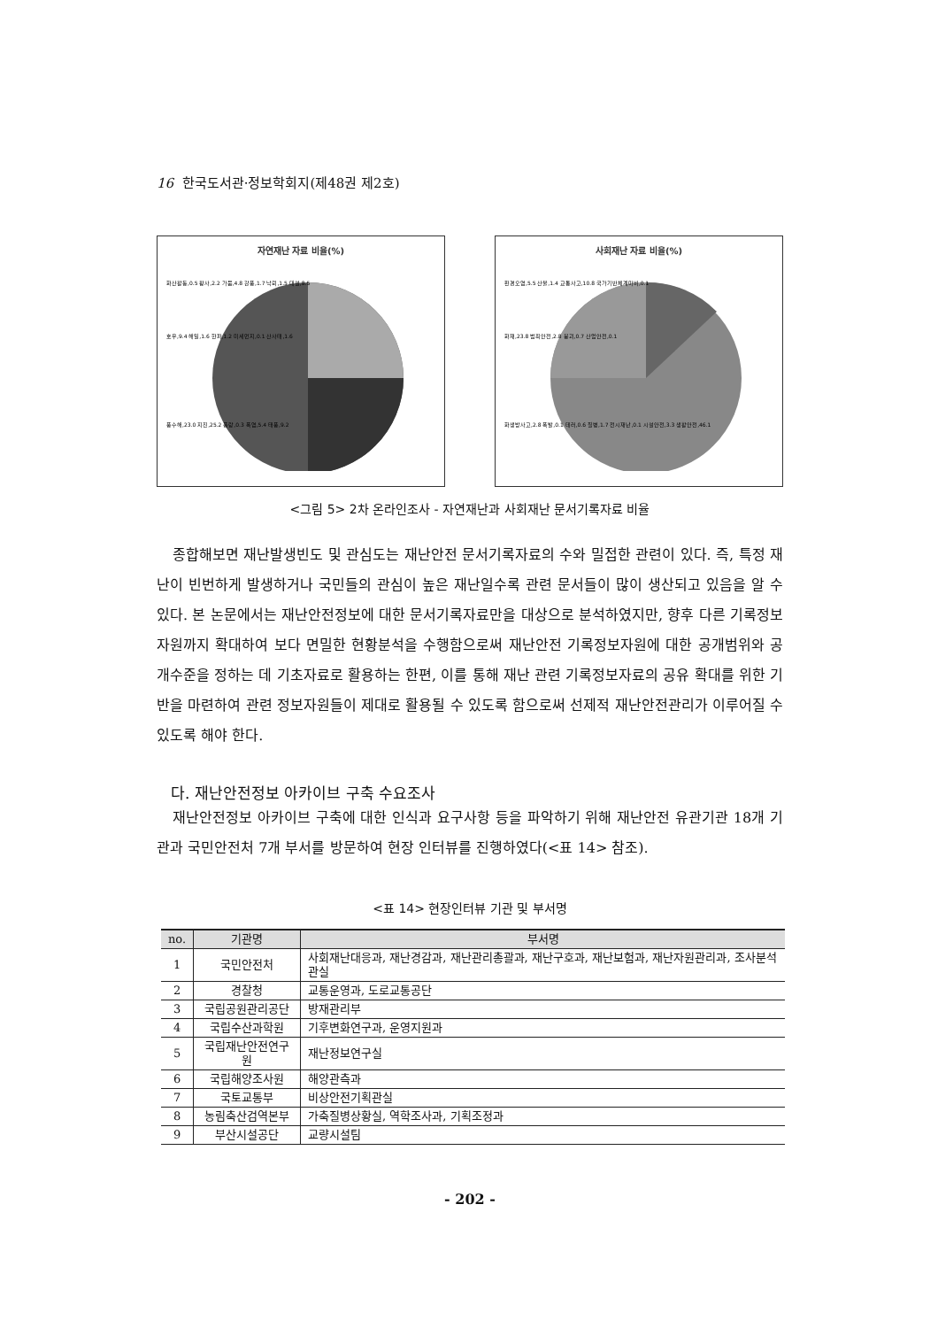16 한국도서관·정보학회지(제48권 제2호)
자연재난 자료 비율(%)
화산활동,0.5 황사,2.2 가뭄,4.8 강풍,1.7 낙뢰,1.5 대설,8.5
호우,9.4 해일,1.6 한파,1.2 미세먼지,0.1 산사태,1.6
풍수해,23.0 지진,25.2 풍랑,0.3 폭염,5.4 태풍,9.2
사회재난 자료 비율(%)
환경오염,5.5 산불,1.4 교통사고,10.8 국가기반체계마비,0.1
화재,23.8 범죄안전,2.8 붕괴,0.7 산업안전,0.1
화생방사고,2.8 폭발,0.1 테러,0.6 질병,1.7 전시재난,0.1 시설안전,3.3 생활안전,46.1
<그림 5> 2차 온라인조사 - 자연재난과 사회재난 문서기록자료 비율
종합해보면 재난발생빈도 및 관심도는 재난안전 문서기록자료의 수와 밀접한 관련이 있다. 즉, 특정 재난이 빈번하게 발생하거나 국민들의 관심이 높은 재난일수록 관련 문서들이 많이 생산되고 있음을 알 수 있다. 본 논문에서는 재난안전정보에 대한 문서기록자료만을 대상으로 분석하였지만, 향후 다른 기록정보자원까지 확대하여 보다 면밀한 현황분석을 수행함으로써 재난안전 기록정보자원에 대한 공개범위와 공개수준을 정하는 데 기초자료로 활용하는 한편, 이를 통해 재난 관련 기록정보자료의 공유 확대를 위한 기반을 마련하여 관련 정보자원들이 제대로 활용될 수 있도록 함으로써 선제적 재난안전관리가 이루어질 수 있도록 해야 한다.
다. 재난안전정보 아카이브 구축 수요조사
재난안전정보 아카이브 구축에 대한 인식과 요구사항 등을 파악하기 위해 재난안전 유관기관 18개 기관과 국민안전처 7개 부서를 방문하여 현장 인터뷰를 진행하였다(<표 14> 참조).
<표 14> 현장인터뷰 기관 및 부서명
| no. | 기관명 | 부서명 |
| --- | --- | --- |
| 1 | 국민안전처 | 사회재난대응과, 재난경감과, 재난관리총괄과, 재난구호과, 재난보험과, 재난자원관리과, 조사분석관실 |
| 2 | 경찰청 | 교통운영과, 도로교통공단 |
| 3 | 국립공원관리공단 | 방재관리부 |
| 4 | 국립수산과학원 | 기후변화연구과, 운영지원과 |
| 5 | 국립재난안전연구원 | 재난정보연구실 |
| 6 | 국립해양조사원 | 해양관측과 |
| 7 | 국토교통부 | 비상안전기획관실 |
| 8 | 농림축산검역본부 | 가축질병상황실, 역학조사과, 기획조정과 |
| 9 | 부산시설공단 | 교량시설팀 |
- 202 -